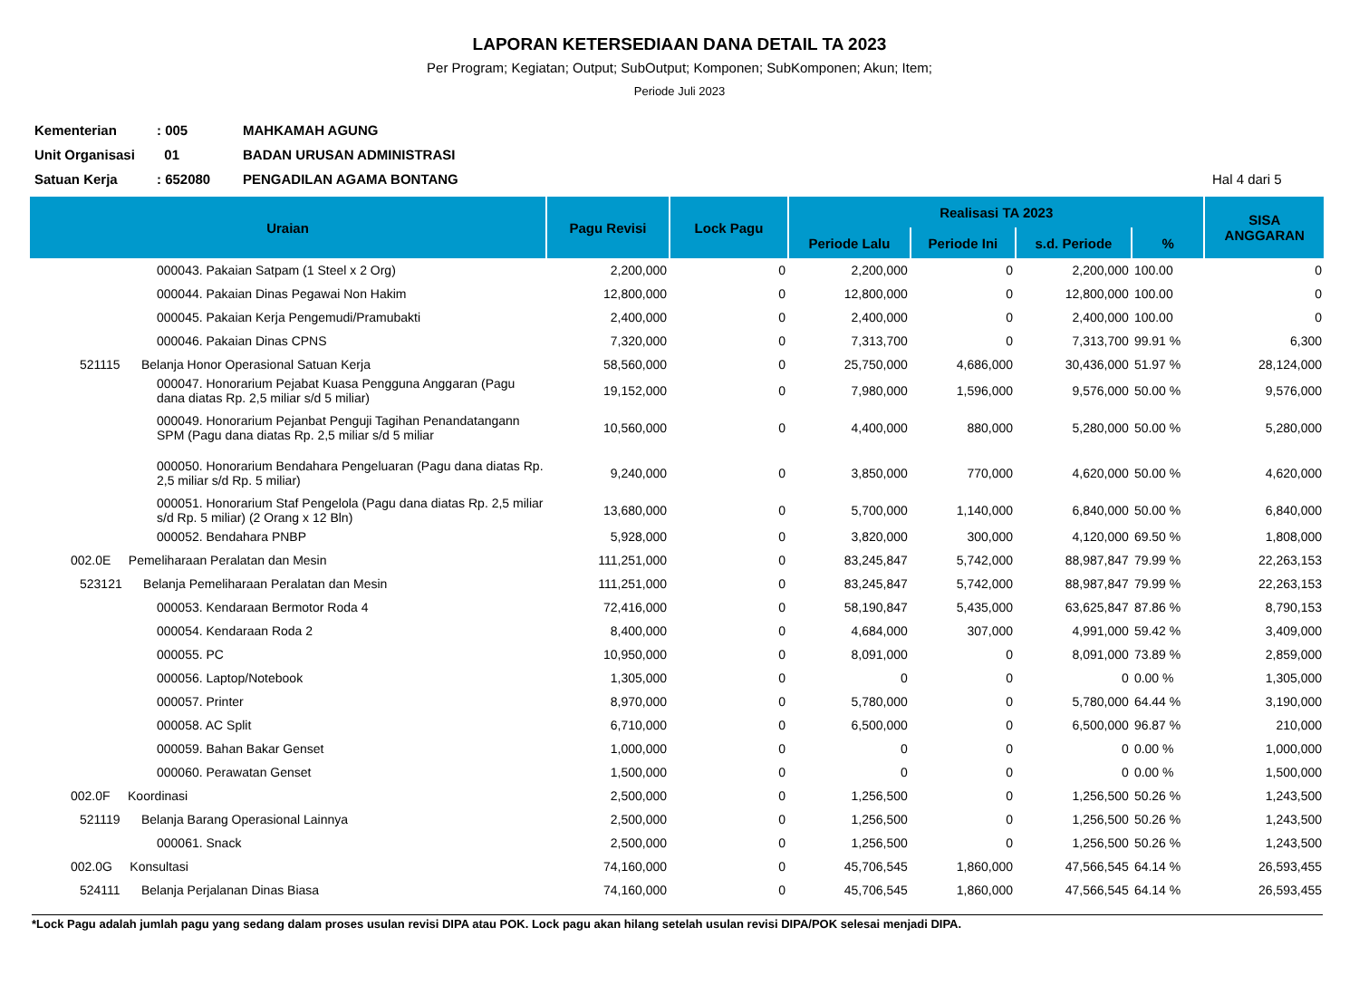LAPORAN KETERSEDIAAN DANA DETAIL TA 2023
Per Program; Kegiatan; Output; SubOutput; Komponen; SubKomponen; Akun; Item;
Periode Juli 2023
Kementerian: 005 MAHKAMAH AGUNG
Unit Organisasi 01 BADAN URUSAN ADMINISTRASI
Satuan Kerja: 652080 PENGADILAN AGAMA BONTANG Hal 4 dari 5
| Uraian | Pagu Revisi | Lock Pagu | Realisasi TA 2023 | | | | SISA ANGGARAN |
| --- | --- | --- | --- | --- | --- | --- | --- |
| | | | Periode Lalu | Periode Ini | s.d. Periode | % | |
| 000043. Pakaian Satpam (1 Steel x 2 Org) | 2,200,000 | 0 | 2,200,000 | 0 | 2,200,000 | 100.00 | 0 |
| 000044. Pakaian Dinas Pegawai Non Hakim | 12,800,000 | 0 | 12,800,000 | 0 | 12,800,000 | 100.00 | 0 |
| 000045. Pakaian Kerja Pengemudi/Pramubakti | 2,400,000 | 0 | 2,400,000 | 0 | 2,400,000 | 100.00 | 0 |
| 000046. Pakaian Dinas CPNS | 7,320,000 | 0 | 7,313,700 | 0 | 7,313,700 | 99.91 % | 6,300 |
| 521115 Belanja Honor Operasional Satuan Kerja | 58,560,000 | 0 | 25,750,000 | 4,686,000 | 30,436,000 | 51.97 % | 28,124,000 |
| 000047. Honorarium Pejabat Kuasa Pengguna Anggaran (Pagu dana diatas Rp. 2,5 miliar s/d 5 miliar) | 19,152,000 | 0 | 7,980,000 | 1,596,000 | 9,576,000 | 50.00 % | 9,576,000 |
| 000049. Honorarium Pejanbat Penguji Tagihan Penandatangann SPM (Pagu dana diatas Rp. 2,5 miliar s/d 5 miliar | 10,560,000 | 0 | 4,400,000 | 880,000 | 5,280,000 | 50.00 % | 5,280,000 |
| 000050. Honorarium Bendahara Pengeluaran (Pagu dana diatas Rp. 2,5 miliar s/d Rp. 5 miliar) | 9,240,000 | 0 | 3,850,000 | 770,000 | 4,620,000 | 50.00 % | 4,620,000 |
| 000051. Honorarium Staf Pengelola (Pagu dana diatas Rp. 2,5 miliar s/d Rp. 5 miliar) (2 Orang x 12 Bln) | 13,680,000 | 0 | 5,700,000 | 1,140,000 | 6,840,000 | 50.00 % | 6,840,000 |
| 000052. Bendahara PNBP | 5,928,000 | 0 | 3,820,000 | 300,000 | 4,120,000 | 69.50 % | 1,808,000 |
| 002.0E Pemeliharaan Peralatan dan Mesin | 111,251,000 | 0 | 83,245,847 | 5,742,000 | 88,987,847 | 79.99 % | 22,263,153 |
| 523121 Belanja Pemeliharaan Peralatan dan Mesin | 111,251,000 | 0 | 83,245,847 | 5,742,000 | 88,987,847 | 79.99 % | 22,263,153 |
| 000053. Kendaraan Bermotor Roda 4 | 72,416,000 | 0 | 58,190,847 | 5,435,000 | 63,625,847 | 87.86 % | 8,790,153 |
| 000054. Kendaraan Roda 2 | 8,400,000 | 0 | 4,684,000 | 307,000 | 4,991,000 | 59.42 % | 3,409,000 |
| 000055. PC | 10,950,000 | 0 | 8,091,000 | 0 | 8,091,000 | 73.89 % | 2,859,000 |
| 000056. Laptop/Notebook | 1,305,000 | 0 | 0 | 0 | 0 | 0.00 % | 1,305,000 |
| 000057. Printer | 8,970,000 | 0 | 5,780,000 | 0 | 5,780,000 | 64.44 % | 3,190,000 |
| 000058. AC Split | 6,710,000 | 0 | 6,500,000 | 0 | 6,500,000 | 96.87 % | 210,000 |
| 000059. Bahan Bakar Genset | 1,000,000 | 0 | 0 | 0 | 0 | 0.00 % | 1,000,000 |
| 000060. Perawatan Genset | 1,500,000 | 0 | 0 | 0 | 0 | 0.00 % | 1,500,000 |
| 002.0F Koordinasi | 2,500,000 | 0 | 1,256,500 | 0 | 1,256,500 | 50.26 % | 1,243,500 |
| 521119 Belanja Barang Operasional Lainnya | 2,500,000 | 0 | 1,256,500 | 0 | 1,256,500 | 50.26 % | 1,243,500 |
| 000061. Snack | 2,500,000 | 0 | 1,256,500 | 0 | 1,256,500 | 50.26 % | 1,243,500 |
| 002.0G Konsultasi | 74,160,000 | 0 | 45,706,545 | 1,860,000 | 47,566,545 | 64.14 % | 26,593,455 |
| 524111 Belanja Perjalanan Dinas Biasa | 74,160,000 | 0 | 45,706,545 | 1,860,000 | 47,566,545 | 64.14 % | 26,593,455 |
*Lock Pagu adalah jumlah pagu yang sedang dalam proses usulan revisi DIPA atau POK. Lock pagu akan hilang setelah usulan revisi DIPA/POK selesai menjadi DIPA.